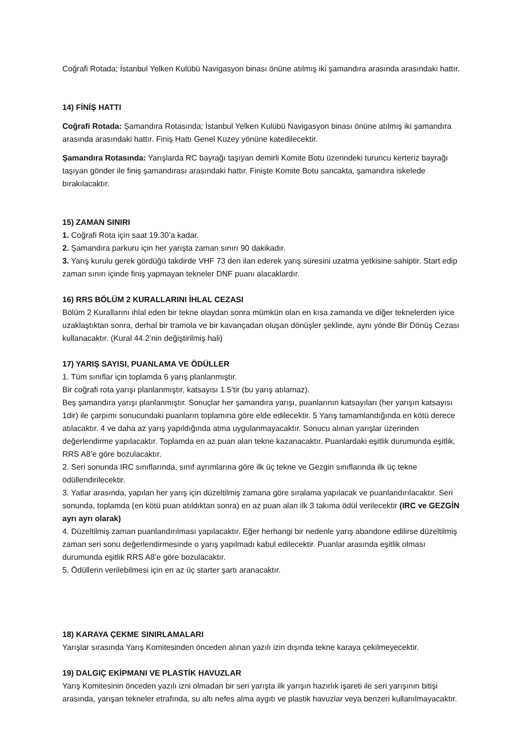Coğrafi Rotada; İstanbul Yelken Kulübü Navigasyon binası önüne atılmış iki şamandıra arasında arasındaki hattır.
14) FİNİŞ HATTI
Coğrafi Rotada: Şamandıra Rotasında; İstanbul Yelken Kulübü Navigasyon binası önüne atılmış iki şamandıra arasında arasındaki hattır. Finiş Hattı Genel Kuzey yönüne katedilecektir.
Şamandıra Rotasında: Yarışlarda RC bayrağı taşıyan demirli Komite Botu üzerindeki turuncu kerteriz bayrağı taşıyan gönder ile finiş şamandırası arasındaki hattır. Finişte Komite Botu sancakta, şamandıra iskelede bırakılacaktır.
15) ZAMAN SINIRI
1. Coğrafi Rota için saat 19.30’a kadar.
2. Şamandıra parkuru için her yarışta zaman sınırı 90 dakikadır.
3. Yarış kurulu gerek gördüğü takdirde VHF 73 den ilan ederek yarış süresini uzatma yetkisine sahiptir. Start edip zaman sınırı içinde finiş yapmayan tekneler DNF puanı alacaklardır.
16) RRS BÖLÜM 2 KURALLARINI İHLAL CEZASI
Bölüm 2 Kurallarını ihlal eden bir tekne olaydan sonra mümkün olan en kısa zamanda ve diğer teknelerden iyice uzaklaştıktan sonra, derhal bir tramola ve bir kavançadan oluşan dönüşler şeklinde, aynı yönde Bir Dönüş Cezası kullanacaktır. (Kural 44.2’nin değiştirilmiş hali)
17) YARIŞ SAYISI, PUANLAMA VE ÖDÜLLER
1. Tüm sınıflar için toplamda 6 yarış planlanmıştır.
Bir coğrafi rota yarışı planlanmıştır, katsayısı 1.5’tir (bu yarış atılamaz).
Beş şamandıra yarışı planlanmıştır. Sonuçlar her şamandıra yarışı, puanlarının katsayıları (her yarışın katsayısı 1dir) ile çarpımı sonucundaki puanların toplamına göre elde edilecektir. 5 Yarış tamamlandığında en kötü derece atılacaktır. 4 ve daha az yarış yapıldığında atma uygulanmayacaktır. Sonucu alınan yarışlar üzerinden değerlendirme yapılacaktır. Toplamda en az puan alan tekne kazanacaktır. Puanlardaki eşitlik durumunda eşitlik, RRS A8’e göre bozulacaktır.
2. Seri sonunda IRC sınıflarında, sınıf ayrımlarına göre ilk üç tekne ve Gezgin sınıflarında ilk üç tekne ödüllendirilecektir.
3. Yatlar arasında, yapılan her yarış için düzeltilmiş zamana göre sıralama yapılacak ve puanlandırılacaktır. Seri sonunda, toplamda (en kötü puan atıldıktan sonra) en az puan alan ilk 3 takıma ödül verilecektir (IRC ve GEZGİN ayrı ayrı olarak)
4. Düzeltilmiş zaman puanlandırılması yapılacaktır. Eğer herhangi bir nedenle yarış abandone edilirse düzeltilmiş zaman seri sonu değerlendirmesinde o yarış yapılmadı kabul edilecektir. Puanlar arasında eşitlik olması durumunda eşitlik RRS A8’e göre bozulacaktır.
5. Ödüllerin verilebilmesi için en az üç starter şartı aranacaktır.
18) KARAYA ÇEKME SINIRLAMALARI
Yarışlar sırasında Yarış Komitesinden önceden alınan yazılı izin dışında tekne karaya çekilmeyecektir.
19) DALGIÇ EKİPMANI VE PLASTİK HAVUZLAR
Yarış Komitesinin önceden yazılı izni olmadan bir seri yarışta ilk yarışın hazırlık işareti ile seri yarışının bitişi arasında, yarışan tekneler etrafında, su altı nefes alma aygıtı ve plastik havuzlar veya benzeri kullanılmayacaktır.